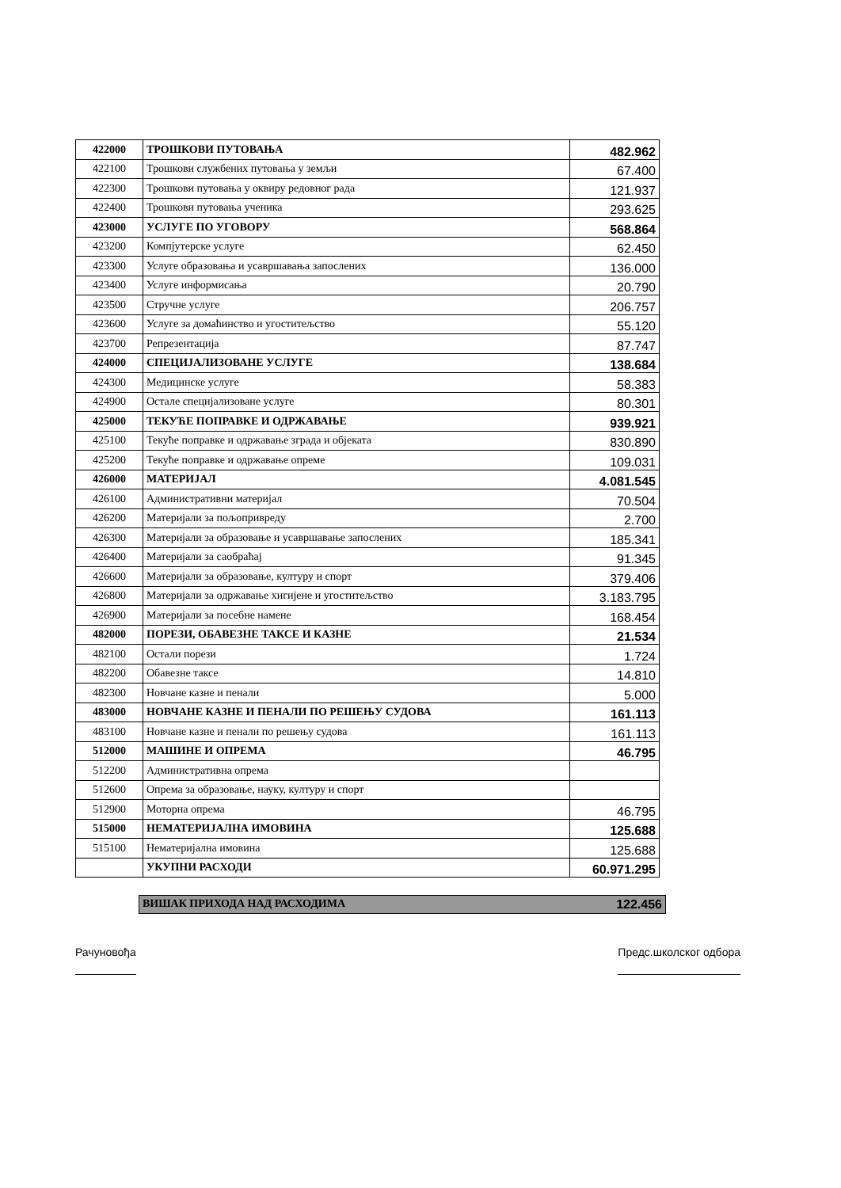| 422000 | ТРОШКОВИ ПУТОВАЊА | 482.962 |
| 422100 | Трошкови службених путовања у земљи | 67.400 |
| 422300 | Трошкови путовања у оквиру редовног рада | 121.937 |
| 422400 | Трошкови путовања ученика | 293.625 |
| 423000 | УСЛУГЕ ПО УГОВОРУ | 568.864 |
| 423200 | Компјутерске услуге | 62.450 |
| 423300 | Услуге образовања и усавршавања запослених | 136.000 |
| 423400 | Услуге информисања | 20.790 |
| 423500 | Стручне услуге | 206.757 |
| 423600 | Услуге за домаћинство и угоститељство | 55.120 |
| 423700 | Репрезентација | 87.747 |
| 424000 | СПЕЦИЈАЛИЗОВАНЕ УСЛУГЕ | 138.684 |
| 424300 | Медицинске услуге | 58.383 |
| 424900 | Остале специјализоване услуге | 80.301 |
| 425000 | ТЕКУЋЕ ПОПРАВКЕ И ОДРЖАВАЊЕ | 939.921 |
| 425100 | Текуће поправке и одржавање зграда и објеката | 830.890 |
| 425200 | Текуће поправке и одржавање опреме | 109.031 |
| 426000 | МАТЕРИЈАЛ | 4.081.545 |
| 426100 | Административни материјал | 70.504 |
| 426200 | Материјали за пољопривреду | 2.700 |
| 426300 | Материјали за образовање и усавршавање запослених | 185.341 |
| 426400 | Материјали за саобраћај | 91.345 |
| 426600 | Материјали за образовање, културу и спорт | 379.406 |
| 426800 | Материјали за одржавање хигијене и угоститељство | 3.183.795 |
| 426900 | Материјали за посебне намене | 168.454 |
| 482000 | ПОРЕЗИ, ОБАВЕЗНЕ ТАКСЕ И КАЗНЕ | 21.534 |
| 482100 | Остали порези | 1.724 |
| 482200 | Обавезне таксе | 14.810 |
| 482300 | Новчане казне и пенали | 5.000 |
| 483000 | НОВЧАНЕ КАЗНЕ И ПЕНАЛИ ПО РЕШЕЊУ СУДОВА | 161.113 |
| 483100 | Новчане казне и пенали по решењу судова | 161.113 |
| 512000 | МАШИНЕ И ОПРЕМА | 46.795 |
| 512200 | Административна опрема | |
| 512600 | Опрема за образовање, науку, културу и спорт | |
| 512900 | Моторна опрема | 46.795 |
| 515000 | НЕМАТЕРИЈАЛНА ИМОВИНА | 125.688 |
| 515100 | Нематеријална имовина | 125.688 |
| | УКУПНИ РАСХОДИ | 60.971.295 |
ВИШАК ПРИХОДА НАД РАСХОДИМА 122.456
Рачуновођа Предс.школског одбора